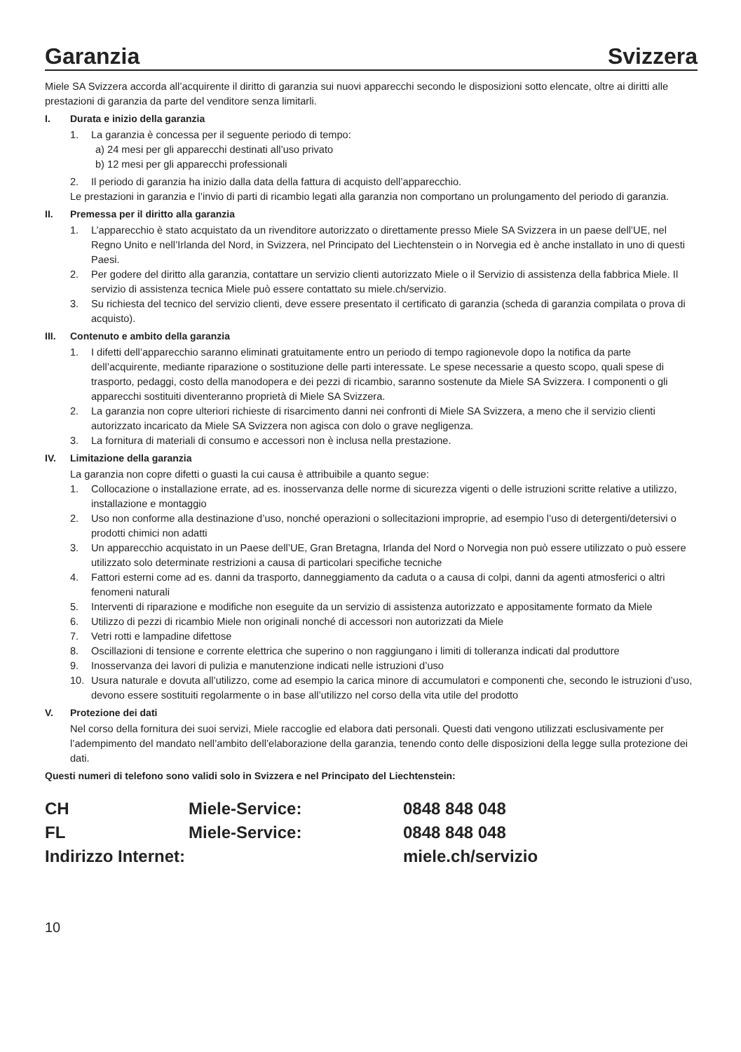Garanzia Svizzera
Miele SA Svizzera accorda all’acquirente il diritto di garanzia sui nuovi apparecchi secondo le disposizioni sotto elencate, oltre ai diritti alle prestazioni di garanzia da parte del venditore senza limitarli.
I. Durata e inizio della garanzia
1. La garanzia è concessa per il seguente periodo di tempo:
a) 24 mesi per gli apparecchi destinati all’uso privato
b) 12 mesi per gli apparecchi professionali
2. Il periodo di garanzia ha inizio dalla data della fattura di acquisto dell’apparecchio.
Le prestazioni in garanzia e l’invio di parti di ricambio legati alla garanzia non comportano un prolungamento del periodo di garanzia.
II. Premessa per il diritto alla garanzia
1. L’apparecchio è stato acquistato da un rivenditore autorizzato o direttamente presso Miele SA Svizzera in un paese dell’UE, nel Regno Unito e nell’Irlanda del Nord, in Svizzera, nel Principato del Liechtenstein o in Norvegia ed è anche installato in uno di questi Paesi.
2. Per godere del diritto alla garanzia, contattare un servizio clienti autorizzato Miele o il Servizio di assistenza della fabbrica Miele. Il servizio di assistenza tecnica Miele può essere contattato su miele.ch/servizio.
3. Su richiesta del tecnico del servizio clienti, deve essere presentato il certificato di garanzia (scheda di garanzia compilata o prova di acquisto).
III. Contenuto e ambito della garanzia
1. I difetti dell’apparecchio saranno eliminati gratuitamente entro un periodo di tempo ragionevole dopo la notifica da parte dell’acquirente, mediante riparazione o sostituzione delle parti interessate. Le spese necessarie a questo scopo, quali spese di trasporto, pedaggi, costo della manodopera e dei pezzi di ricambio, saranno sostenute da Miele SA Svizzera. I componenti o gli apparecchi sostituiti diventeranno proprietà di Miele SA Svizzera.
2. La garanzia non copre ulteriori richieste di risarcimento danni nei confronti di Miele SA Svizzera, a meno che il servizio clienti autorizzato incaricato da Miele SA Svizzera non agisca con dolo o grave negligenza.
3. La fornitura di materiali di consumo e accessori non è inclusa nella prestazione.
IV. Limitazione della garanzia
La garanzia non copre difetti o guasti la cui causa è attribuibile a quanto segue:
1. Collocazione o installazione errate, ad es. inosservanza delle norme di sicurezza vigenti o delle istruzioni scritte relative a utilizzo, installazione e montaggio
2. Uso non conforme alla destinazione d’uso, nonché operazioni o sollecitazioni improprie, ad esempio l’uso di detergenti/detersivi o prodotti chimici non adatti
3. Un apparecchio acquistato in un Paese dell’UE, Gran Bretagna, Irlanda del Nord o Norvegia non può essere utilizzato o può essere utilizzato solo determinate restrizioni a causa di particolari specifiche tecniche
4. Fattori esterni come ad es. danni da trasporto, danneggiamento da caduta o a causa di colpi, danni da agenti atmosferici o altri fenomeni naturali
5. Interventi di riparazione e modifiche non eseguite da un servizio di assistenza autorizzato e appositamente formato da Miele
6. Utilizzo di pezzi di ricambio Miele non originali nonché di accessori non autorizzati da Miele
7. Vetri rotti e lampadine difettose
8. Oscillazioni di tensione e corrente elettrica che superino o non raggiungano i limiti di tolleranza indicati dal produttore
9. Inosservanza dei lavori di pulizia e manutenzione indicati nelle istruzioni d’uso
10. Usura naturale e dovuta all’utilizzo, come ad esempio la carica minore di accumulatori e componenti che, secondo le istruzioni d’uso, devono essere sostituiti regolarmente o in base all’utilizzo nel corso della vita utile del prodotto
V. Protezione dei dati
Nel corso della fornitura dei suoi servizi, Miele raccoglie ed elabora dati personali. Questi dati vengono utilizzati esclusivamente per l’adempimento del mandato nell’ambito dell’elaborazione della garanzia, tenendo conto delle disposizioni della legge sulla protezione dei dati.
Questi numeri di telefono sono validi solo in Svizzera e nel Principato del Liechtenstein:
| CH | Miele-Service: | 0848 848 048 |
| FL | Miele-Service: | 0848 848 048 |
| Indirizzo Internet: | | miele.ch/servizio |
10